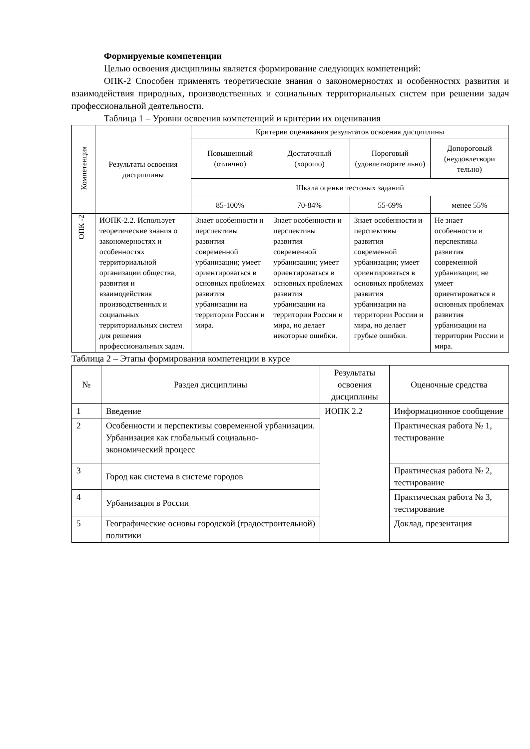Формируемые компетенции
Целью освоения дисциплины является формирование следующих компетенций:
ОПК-2 Способен применять теоретические знания о закономерностях и особенностях развития и взаимодействия природных, производственных и социальных территориальных систем при решении задач профессиональной деятельности.
Таблица 1 – Уровни освоения компетенций и критерии их оценивания
| Компетенция | Результаты освоения дисциплины | Критерии оценивания результатов освоения дисциплины | | | |
| --- | --- | --- | --- | --- | --- |
| | | Повышенный (отлично) | Достаточный (хорошо) | Пороговый (удовлетворите льно) | Допороговый (неудовлетвори тельно) |
| | | Шкала оценки тестовых заданий | | | |
| | | 85-100% | 70-84% | 55-69% | менее 55% |
| ОПК -2 | ИОПК-2.2. Использует теоретические знания о закономерностях и особенностях территориальной организации общества, развития и взаимодействия производственных и социальных территориальных систем для решения профессиональных задач. | Знает особенности и перспективы развития современной урбанизации; умеет ориентироваться в основных проблемах развития урбанизации на территории России и мира. | Знает особенности и перспективы развития современной урбанизации; умеет ориентироваться в основных проблемах развития урбанизации на территории России и мира, но делает некоторые ошибки. | Знает особенности и перспективы развития современной урбанизации; умеет ориентироваться в основных проблемах развития урбанизации на территории России и мира, но делает грубые ошибки. | Не знает особенности и перспективы развития современной урбанизации; не умеет ориентироваться в основных проблемах развития урбанизации на территории России и мира. |
Таблица 2 – Этапы формирования компетенции в курсе
| № | Раздел дисциплины | Результаты освоения дисциплины | Оценочные средства |
| --- | --- | --- | --- |
| 1 | Введение | ИОПК 2.2 | Информационное сообщение |
| 2 | Особенности и перспективы современной урбанизации. Урбанизация как глобальный социально-экономический процесс | | Практическая работа № 1, тестирование |
| 3 | Город как система в системе городов | | Практическая работа № 2, тестирование |
| 4 | Урбанизация в России | | Практическая работа № 3, тестирование |
| 5 | Географические основы городской (градостроительной) политики | | Доклад, презентация |